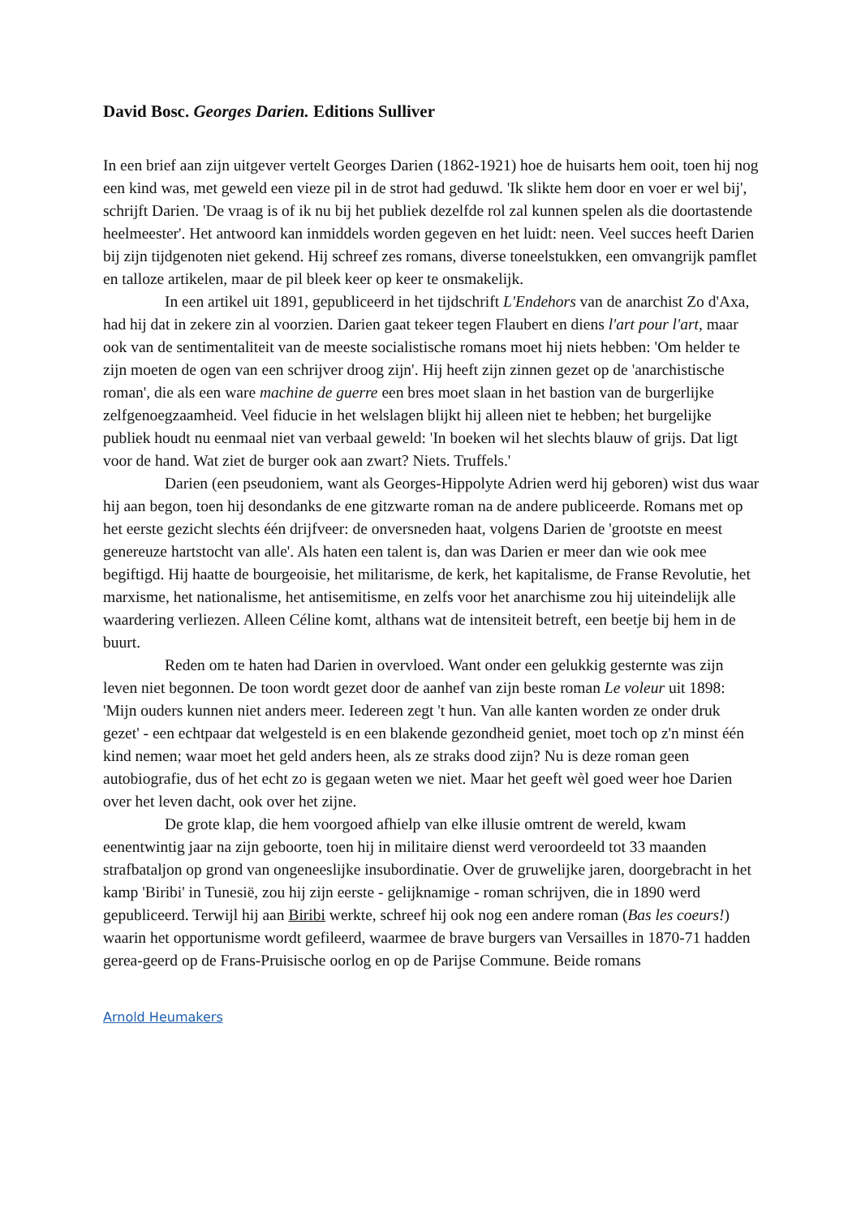David Bosc. Georges Darien. Editions Sulliver
In een brief aan zijn uitgever vertelt Georges Darien (1862-1921) hoe de huisarts hem ooit, toen hij nog een kind was, met geweld een vieze pil in de strot had geduwd. 'Ik slikte hem door en voer er wel bij', schrijft Darien. 'De vraag is of ik nu bij het publiek dezelfde rol zal kunnen spelen als die doortastende heelmeester'. Het antwoord kan inmiddels worden gegeven en het luidt: neen. Veel succes heeft Darien bij zijn tijdgenoten niet gekend. Hij schreef zes romans, diverse toneelstukken, een omvangrijk pamflet en talloze artikelen, maar de pil bleek keer op keer te onsmakelijk.
In een artikel uit 1891, gepubliceerd in het tijdschrift L'Endehors van de anarchist Zo d'Axa, had hij dat in zekere zin al voorzien. Darien gaat tekeer tegen Flaubert en diens l'art pour l'art, maar ook van de sentimentaliteit van de meeste socialistische romans moet hij niets hebben: 'Om helder te zijn moeten de ogen van een schrijver droog zijn'. Hij heeft zijn zinnen gezet op de 'anarchistische roman', die als een ware machine de guerre een bres moet slaan in het bastion van de burgerlijke zelfgenoegzaamheid. Veel fiducie in het welslagen blijkt hij alleen niet te hebben; het burgelijke publiek houdt nu eenmaal niet van verbaal geweld: 'In boeken wil het slechts blauw of grijs. Dat ligt voor de hand. Wat ziet de burger ook aan zwart? Niets. Truffels.'
Darien (een pseudoniem, want als Georges-Hippolyte Adrien werd hij geboren) wist dus waar hij aan begon, toen hij desondanks de ene gitzwarte roman na de andere publiceerde. Romans met op het eerste gezicht slechts één drijfveer: de onversneden haat, volgens Darien de 'grootste en meest genereuze hartstocht van alle'. Als haten een talent is, dan was Darien er meer dan wie ook mee begiftigd. Hij haatte de bourgeoisie, het militarisme, de kerk, het kapitalisme, de Franse Revolutie, het marxisme, het nationalisme, het antisemitisme, en zelfs voor het anarchisme zou hij uiteindelijk alle waardering verliezen. Alleen Céline komt, althans wat de intensiteit betreft, een beetje bij hem in de buurt.
Reden om te haten had Darien in overvloed. Want onder een gelukkig gesternte was zijn leven niet begonnen. De toon wordt gezet door de aanhef van zijn beste roman Le voleur uit 1898: 'Mijn ouders kunnen niet anders meer. Iedereen zegt 't hun. Van alle kanten worden ze onder druk gezet' - een echtpaar dat welgesteld is en een blakende gezondheid geniet, moet toch op z'n minst één kind nemen; waar moet het geld anders heen, als ze straks dood zijn? Nu is deze roman geen autobiografie, dus of het echt zo is gegaan weten we niet. Maar het geeft wèl goed weer hoe Darien over het leven dacht, ook over het zijne.
De grote klap, die hem voorgoed afhielp van elke illusie omtrent de wereld, kwam eenentwintig jaar na zijn geboorte, toen hij in militaire dienst werd veroordeeld tot 33 maanden strafbataljon op grond van ongeneeslijke insubordinatie. Over de gruwelijke jaren, doorgebracht in het kamp 'Biribi' in Tunesië, zou hij zijn eerste - gelijknamige - roman schrijven, die in 1890 werd gepubliceerd. Terwijl hij aan Biribi werkte, schreef hij ook nog een andere roman (Bas les coeurs!) waarin het opportunisme wordt gefileerd, waarmee de brave burgers van Versailles in 1870-71 hadden gerea-geerd op de Frans-Pruisische oorlog en op de Parijse Commune. Beide romans
Arnold Heumakers